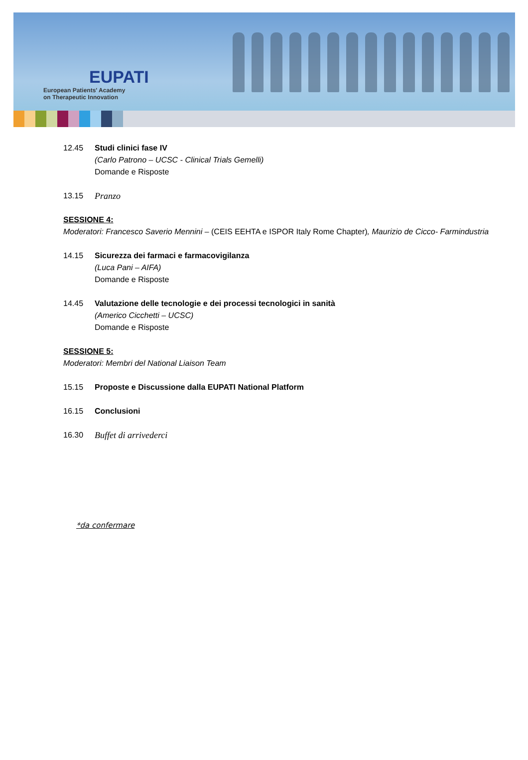EUPATI
European Patients' Academy
on Therapeutic Innovation
12.45 Studi clinici fase IV
(Carlo Patrono – UCSC - Clinical Trials Gemelli)
Domande e Risposte
13.15 Pranzo
SESSIONE 4:
Moderatori: Francesco Saverio Mennini – (CEIS EEHTA e ISPOR Italy Rome Chapter), Maurizio de Cicco- Farmindustria
14.15 Sicurezza dei farmaci e farmacovigilanza
(Luca Pani – AIFA)
Domande e Risposte
14.45 Valutazione delle tecnologie e dei processi tecnologici in sanità
(Americo Cicchetti – UCSC)
Domande e Risposte
SESSIONE 5:
Moderatori: Membri del National Liaison Team
15.15 Proposte e Discussione dalla EUPATI National Platform
16.15 Conclusioni
16.30 Buffet di arrivederci
*da confermare